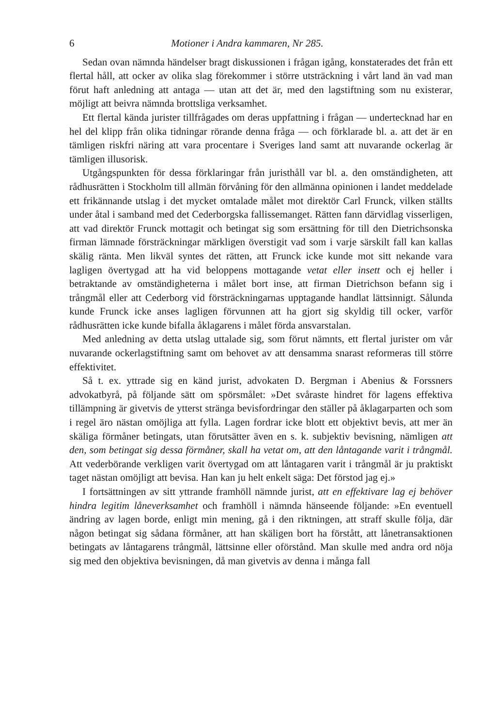6 Motioner i Andra kammaren, Nr 285.
Sedan ovan nämnda händelser bragt diskussionen i frågan igång, konstaterades det från ett flertal håll, att ocker av olika slag förekommer i större utsträckning i vårt land än vad man förut haft anledning att antaga — utan att det är, med den lagstiftning som nu existerar, möjligt att beivra nämnda brottsliga verksamhet.
Ett flertal kända jurister tillfrågades om deras uppfattning i frågan — undertecknad har en hel del klipp från olika tidningar rörande denna fråga — och förklarade bl. a. att det är en tämligen riskfri näring att vara procentare i Sveriges land samt att nuvarande ockerlag är tämligen illusorisk.
Utgångspunkten för dessa förklaringar från juristhåll var bl. a. den omständigheten, att rådhusrätten i Stockholm till allmän förvåning för den allmänna opinionen i landet meddelade ett frikännande utslag i det mycket omtalade målet mot direktör Carl Frunck, vilken ställts under åtal i samband med det Cederborgska fallissemanget. Rätten fann därvidlag visserligen, att vad direktör Frunck mottagit och betingat sig som ersättning för till den Dietrichsonska firman lämnade försträckningar märkligen överstigit vad som i varje särskilt fall kan kallas skälig ränta. Men likväl syntes det rätten, att Frunck icke kunde mot sitt nekande vara lagligen övertygad att ha vid beloppens mottagande vetat eller insett och ej heller i betraktande av omständigheterna i målet bort inse, att firman Dietrichson befann sig i trångmål eller att Cederborg vid försträckningarnas upptagande handlat lättsinnigt. Sålunda kunde Frunck icke anses lagligen förvunnen att ha gjort sig skyldig till ocker, varför rådhusrätten icke kunde bifalla åklagarens i målet förda ansvarstalan.
Med anledning av detta utslag uttalade sig, som förut nämnts, ett flertal jurister om vår nuvarande ockerlagstiftning samt om behovet av att densamma snarast reformeras till större effektivitet.
Så t. ex. yttrade sig en känd jurist, advokaten D. Bergman i Abenius & Forssners advokatbyrå, på följande sätt om spörsmålet: »Det svåraste hindret för lagens effektiva tillämpning är givetvis de ytterst stränga bevisfordringar den ställer på åklagarparten och som i regel äro nästan omöjliga att fylla. Lagen fordrar icke blott ett objektivt bevis, att mer än skäliga förmåner betingats, utan förutsätter även en s. k. subjektiv bevisning, nämligen att den, som betingat sig dessa förmåner, skall ha vetat om, att den låntagande varit i trångmål. Att vederbörande verkligen varit övertygad om att låntagaren varit i trångmål är ju praktiskt taget nästan omöjligt att bevisa. Han kan ju helt enkelt säga: Det förstod jag ej.»
I fortsättningen av sitt yttrande framhöll nämnde jurist, att en effektivare lag ej behöver hindra legitim låneverksamhet och framhöll i nämnda hänseende följande: »En eventuell ändring av lagen borde, enligt min mening, gå i den riktningen, att straff skulle följa, där någon betingat sig sådana förmåner, att han skäligen bort ha förstått, att lånetransaktionen betingats av låntagarens trångmål, lättsinne eller oförstånd. Man skulle med andra ord nöja sig med den objektiva bevisningen, då man givetvis av denna i många fall